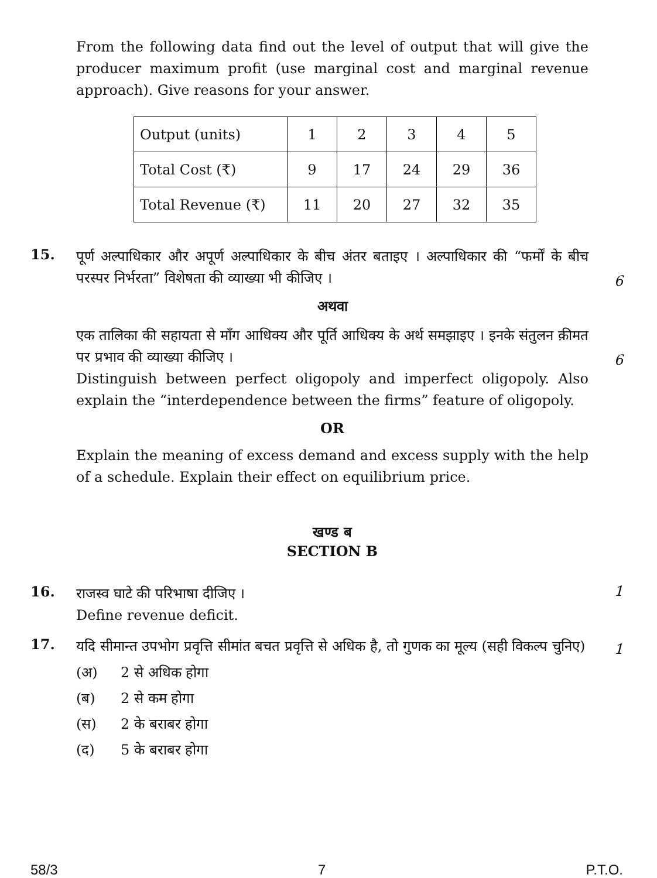From the following data find out the level of output that will give the producer maximum profit (use marginal cost and marginal revenue approach). Give reasons for your answer.
| Output (units) | 1 | 2 | 3 | 4 | 5 |
| Total Cost (₹) | 9 | 17 | 24 | 29 | 36 |
| Total Revenue (₹) | 11 | 20 | 27 | 32 | 35 |
15.
पूर्ण अल्पाधिकार और अपूर्ण अल्पाधिकार के बीच अंतर बताइए । अल्पाधिकार की “फर्मों के बीच परस्पर निर्भरता” विशेषता की व्याख्या भी कीजिए ।
6
अथवा
एक तालिका की सहायता से माँग आधिक्य और पूर्ति आधिक्य के अर्थ समझाइए । इनके संतुलन क़ीमत पर प्रभाव की व्याख्या कीजिए ।
6
Distinguish between perfect oligopoly and imperfect oligopoly. Also explain the “interdependence between the firms” feature of oligopoly.
OR
Explain the meaning of excess demand and excess supply with the help of a schedule. Explain their effect on equilibrium price.
खण्ड ब
SECTION B
16.
राजस्व घाटे की परिभाषा दीजिए ।
Define revenue deficit.
1
17.
यदि सीमान्त उपभोग प्रवृत्ति सीमांत बचत प्रवृत्ति से अधिक है, तो गुणक का मूल्य (सही विकल्प चुनिए)
1
(अ) 2 से अधिक होगा
(ब) 2 से कम होगा
(स) 2 के बराबर होगा
(द) 5 के बराबर होगा
58/3 7 P.T.O.